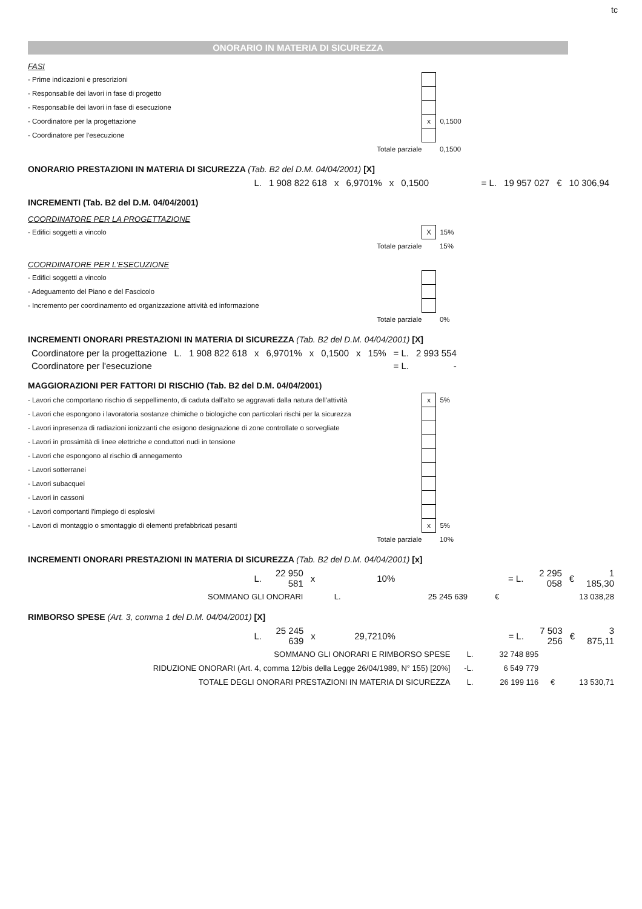tc
ONORARIO IN MATERIA DI SICUREZZA
FASI
| - Prime indicazioni e prescrizioni | | |
| - Responsabile dei lavori in fase di progetto | | |
| - Responsabile dei lavori in fase di esecuzione | | |
| - Coordinatore per la progettazione | x | 0,1500 |
| - Coordinatore per l'esecuzione | | |
| Totale parziale | | 0,1500 |
ONORARIO PRESTAZIONI IN MATERIA DI SICUREZZA (Tab. B2 del D.M. 04/04/2001) [X]
| L. | 1 908 822 618 | x | 6,9701% | x | 0,1500 | = L. | 19 957 027 | € | 10 306,94 |
INCREMENTI (Tab. B2 del D.M. 04/04/2001)
COORDINATORE PER LA PROGETTAZIONE
| - Edifici soggetti a vincolo | X | 15% |
| Totale parziale | | 15% |
COORDINATORE PER L'ESECUZIONE
| - Edifici soggetti a vincolo | | |
| - Adeguamento del Piano e del Fascicolo | | |
| - Incremento per coordinamento ed organizzazione attività ed informazione | | |
| Totale parziale | | 0% |
INCREMENTI ONORARI PRESTAZIONI IN MATERIA DI SICUREZZA (Tab. B2 del D.M. 04/04/2001) [X]
| Coordinatore per la progettazione | L. | 1 908 822 618 | x | 6,9701% | x | 0,1500 | x | 15% | = L. | 2 993 554 |
| Coordinatore per l'esecuzione | | | | | | | | | = L. | - |
MAGGIORAZIONI PER FATTORI DI RISCHIO (Tab. B2 del D.M. 04/04/2001)
| - Lavori che comportano rischio di seppellimento, di caduta dall'alto se aggravati dalla natura dell'attività | x | 5% |
| - Lavori che espongono i lavoratoria sostanze chimiche o biologiche con particolari rischi per la sicurezza | | |
| - Lavori inpresenza di radiazioni ionizzanti che esigono designazione di zone controllate o sorvegliate | | |
| - Lavori in prossimità di linee elettriche e conduttori nudi in tensione | | |
| - Lavori che espongono al rischio di annegamento | | |
| - Lavori sotterranei | | |
| - Lavori subacquei | | |
| - Lavori in cassoni | | |
| - Lavori comportanti l'impiego di esplosivi | | |
| - Lavori di montaggio o smontaggio di elementi prefabbricati pesanti | x | 5% |
| Totale parziale | | 10% |
INCREMENTI ONORARI PRESTAZIONI IN MATERIA DI SICUREZZA (Tab. B2 del D.M. 04/04/2001) [x]
| L. | 22 950 581 | x | 10% | = L. | 2 295 058 | € | 1 185,30 |
| SOMMANO GLI ONORARI | L. | 25 245 639 | € | 13 038,28 |
RIMBORSO SPESE (Art. 3, comma 1 del D.M. 04/04/2001) [X]
| L. | 25 245 639 | x | 29,7210% | = L. | 7 503 256 | € | 3 875,11 |
| SOMMANO GLI ONORARI E RIMBORSO SPESE | L. | 32 748 895 | | |
| RIDUZIONE ONORARI (Art. 4, comma 12/bis della Legge 26/04/1989, N° 155) [20%] | -L. | 6 549 779 | | |
| TOTALE DEGLI ONORARI PRESTAZIONI IN MATERIA DI SICUREZZA | L. | 26 199 116 | € | 13 530,71 |